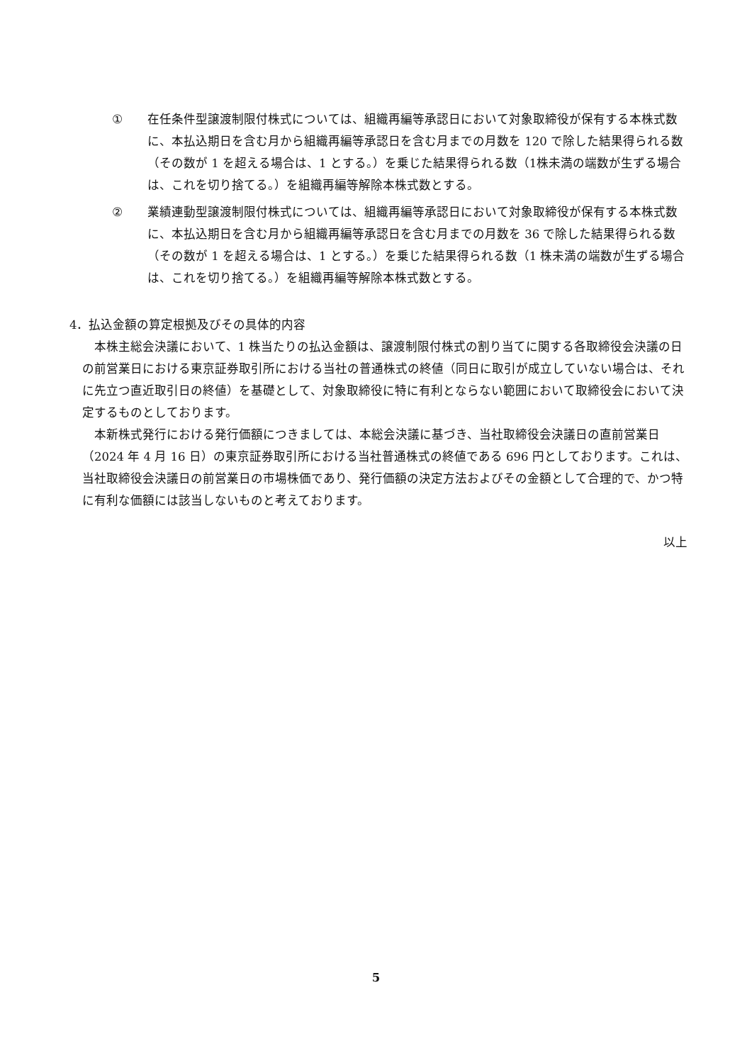① 在任条件型譲渡制限付株式については、組織再編等承認日において対象取締役が保有する本株式数に、本払込期日を含む月から組織再編等承認日を含む月までの月数を 120 で除した結果得られる数（その数が 1 を超える場合は、1 とする。）を乗じた結果得られる数（1株未満の端数が生ずる場合は、これを切り捨てる。）を組織再編等解除本株式数とする。
② 業績連動型譲渡制限付株式については、組織再編等承認日において対象取締役が保有する本株式数に、本払込期日を含む月から組織再編等承認日を含む月までの月数を 36 で除した結果得られる数（その数が 1 を超える場合は、1 とする。）を乗じた結果得られる数（1 株未満の端数が生ずる場合は、これを切り捨てる。）を組織再編等解除本株式数とする。
4．払込金額の算定根拠及びその具体的内容
本株主総会決議において、1 株当たりの払込金額は、譲渡制限付株式の割り当てに関する各取締役会決議の日の前営業日における東京証券取引所における当社の普通株式の終値（同日に取引が成立していない場合は、それに先立つ直近取引日の終値）を基礎として、対象取締役に特に有利とならない範囲において取締役会において決定するものとしております。
本新株式発行における発行価額につきましては、本総会決議に基づき、当社取締役会決議日の直前営業日（2024 年 4 月 16 日）の東京証券取引所における当社普通株式の終値である 696 円としております。これは、当社取締役会決議日の前営業日の市場株価であり、発行価額の決定方法およびその金額として合理的で、かつ特に有利な価額には該当しないものと考えております。
以上
5